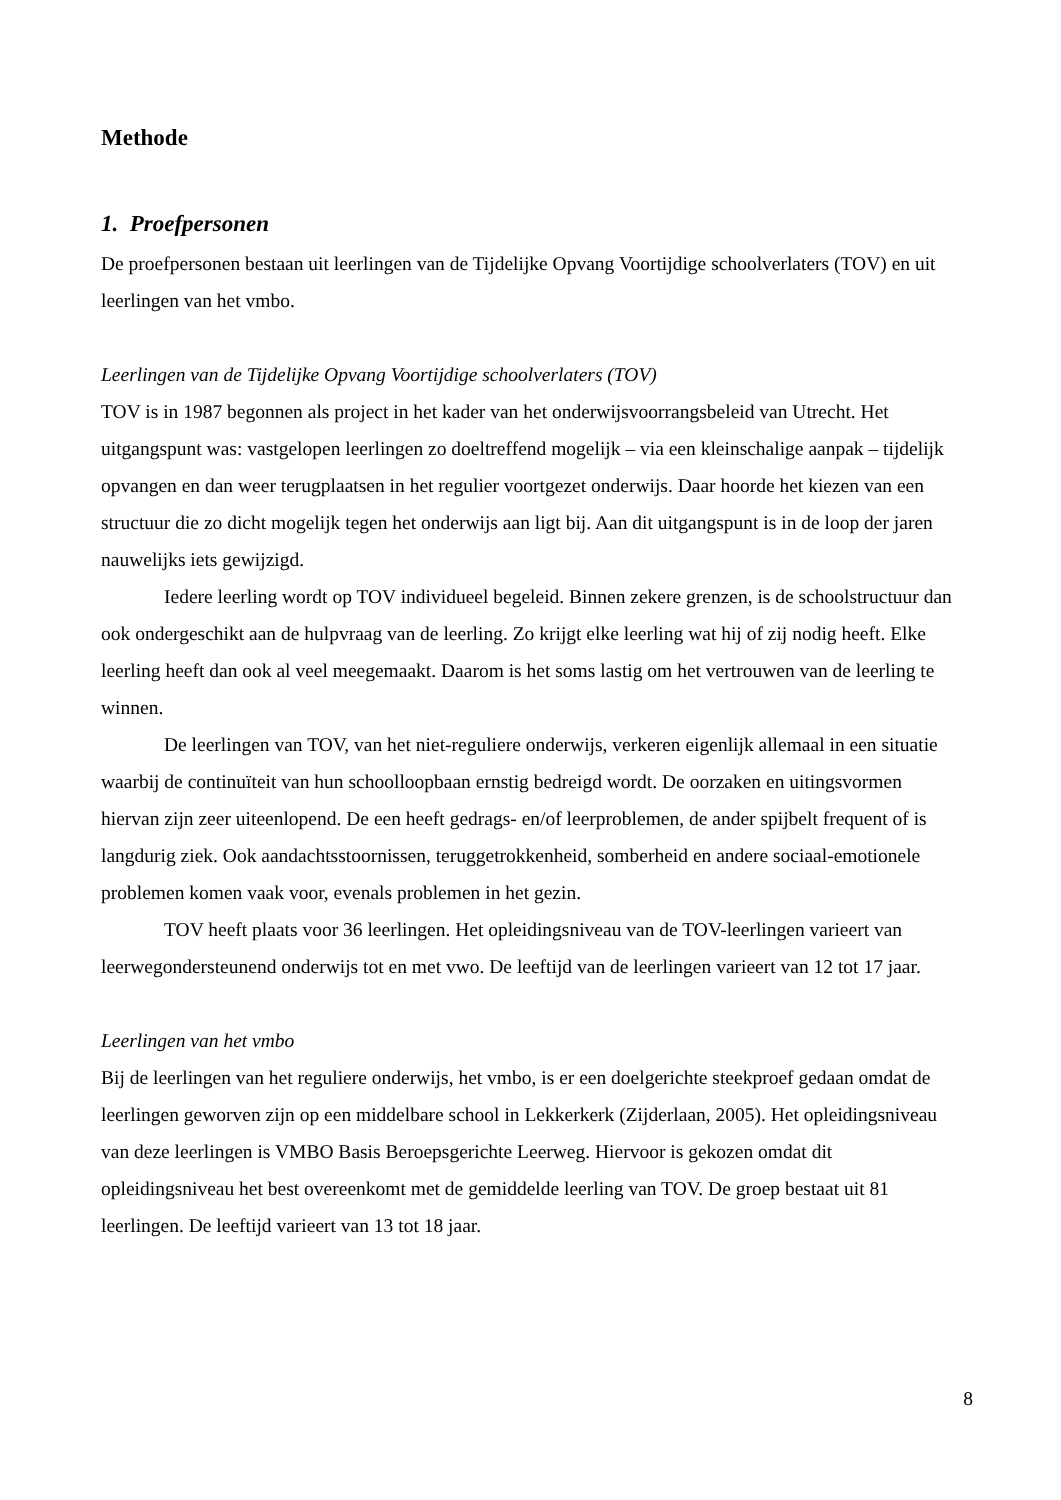Methode
1. Proefpersonen
De proefpersonen bestaan uit leerlingen van de Tijdelijke Opvang Voortijdige schoolverlaters (TOV) en uit leerlingen van het vmbo.
Leerlingen van de Tijdelijke Opvang Voortijdige schoolverlaters (TOV)
TOV is in 1987 begonnen als project in het kader van het onderwijsvoorrangsbeleid van Utrecht. Het uitgangspunt was: vastgelopen leerlingen zo doeltreffend mogelijk – via een kleinschalige aanpak – tijdelijk opvangen en dan weer terugplaatsen in het regulier voortgezet onderwijs. Daar hoorde het kiezen van een structuur die zo dicht mogelijk tegen het onderwijs aan ligt bij. Aan dit uitgangspunt is in de loop der jaren nauwelijks iets gewijzigd.
Iedere leerling wordt op TOV individueel begeleid. Binnen zekere grenzen, is de schoolstructuur dan ook ondergeschikt aan de hulpvraag van de leerling. Zo krijgt elke leerling wat hij of zij nodig heeft. Elke leerling heeft dan ook al veel meegemaakt. Daarom is het soms lastig om het vertrouwen van de leerling te winnen.
De leerlingen van TOV, van het niet-reguliere onderwijs, verkeren eigenlijk allemaal in een situatie waarbij de continuïteit van hun schoolloopbaan ernstig bedreigd wordt. De oorzaken en uitingsvormen hiervan zijn zeer uiteenlopend. De een heeft gedrags- en/of leerproblemen, de ander spijbelt frequent of is langdurig ziek. Ook aandachtsstoornissen, teruggetrokkenheid, somberheid en andere sociaal-emotionele problemen komen vaak voor, evenals problemen in het gezin.
TOV heeft plaats voor 36 leerlingen. Het opleidingsniveau van de TOV-leerlingen varieert van leerwegondersteunend onderwijs tot en met vwo. De leeftijd van de leerlingen varieert van 12 tot 17 jaar.
Leerlingen van het vmbo
Bij de leerlingen van het reguliere onderwijs, het vmbo, is er een doelgerichte steekproef gedaan omdat de leerlingen geworven zijn op een middelbare school in Lekkerkerk (Zijderlaan, 2005). Het opleidingsniveau van deze leerlingen is VMBO Basis Beroepsgerichte Leerweg. Hiervoor is gekozen omdat dit opleidingsniveau het best overeenkomt met de gemiddelde leerling van TOV. De groep bestaat uit 81 leerlingen. De leeftijd varieert van 13 tot 18 jaar.
8